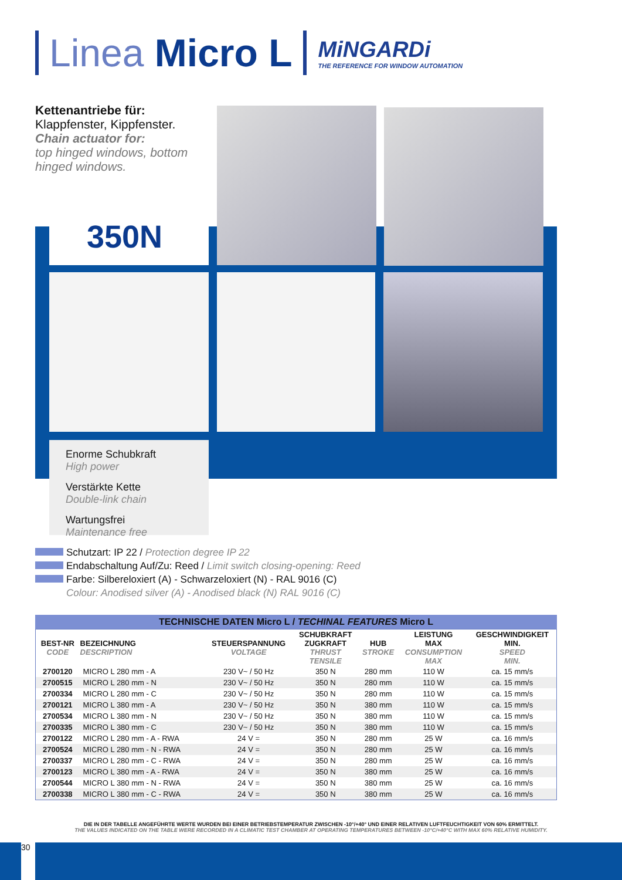Linea Micro L
MiNGARDi
THE REFERENCE FOR WINDOW AUTOMATION
Kettenantriebe für:
Klappfenster, Kippfenster.
Chain actuator for:
top hinged windows, bottom hinged windows.
350N
Enorme Schubkraft
High power
Verstärkte Kette
Double-link chain
Wartungsfrei
Maintenance free
Schutzart: IP 22 / Protection degree IP 22
Endabschaltung Auf/Zu: Reed / Limit switch closing-opening: Reed
Farbe: Silbereloxiert (A) - Schwarzeloxiert (N) - RAL 9016 (C)
Colour: Anodised silver (A) - Anodised black (N) RAL 9016 (C)
TECHNISCHE DATEN Micro L / TECHINAL FEATURES Micro L
| BEST-NR CODE | BEZEICHNUNG DESCRIPTION | STEUERSPANNUNG VOLTAGE | SCHUBKRAFT ZUGKRAFT THRUST TENSILE | HUB STROKE | LEISTUNG MAX CONSUMPTION MAX | GESCHWINDIGKEIT MIN. SPEED MIN. |
| --- | --- | --- | --- | --- | --- | --- |
| 2700120 | MICRO L 280 mm - A | 230 V~ / 50 Hz | 350 N | 280 mm | 110 W | ca. 15 mm/s |
| 2700515 | MICRO L 280 mm - N | 230 V~ / 50 Hz | 350 N | 280 mm | 110 W | ca. 15 mm/s |
| 2700334 | MICRO L 280 mm - C | 230 V~ / 50 Hz | 350 N | 280 mm | 110 W | ca. 15 mm/s |
| 2700121 | MICRO L 380 mm - A | 230 V~ / 50 Hz | 350 N | 380 mm | 110 W | ca. 15 mm/s |
| 2700534 | MICRO L 380 mm - N | 230 V~ / 50 Hz | 350 N | 380 mm | 110 W | ca. 15 mm/s |
| 2700335 | MICRO L 380 mm - C | 230 V~ / 50 Hz | 350 N | 380 mm | 110 W | ca. 15 mm/s |
| 2700122 | MICRO L 280 mm - A - RWA | 24 V = | 350 N | 280 mm | 25 W | ca. 16 mm/s |
| 2700524 | MICRO L 280 mm - N - RWA | 24 V = | 350 N | 280 mm | 25 W | ca. 16 mm/s |
| 2700337 | MICRO L 280 mm - C - RWA | 24 V = | 350 N | 280 mm | 25 W | ca. 16 mm/s |
| 2700123 | MICRO L 380 mm - A - RWA | 24 V = | 350 N | 380 mm | 25 W | ca. 16 mm/s |
| 2700544 | MICRO L 380 mm - N - RWA | 24 V = | 350 N | 380 mm | 25 W | ca. 16 mm/s |
| 2700338 | MICRO L 380 mm - C - RWA | 24 V = | 350 N | 380 mm | 25 W | ca. 16 mm/s |
DIE IN DER TABELLE ANGEFÜHRTE WERTE WURDEN BEI EINER BETRIEBSTEMPERATUR ZWISCHEN -10°/+40° UND EINER RELATIVEN LUFTFEUCHTIGKEIT VON 60% ERMITTELT.
THE VALUES INDICATED ON THE TABLE WERE RECORDED IN A CLIMATIC TEST CHAMBER AT OPERATING TEMPERATURES BETWEEN -10°C/+40°C WITH MAX 60% RELATIVE HUMIDITY.
30